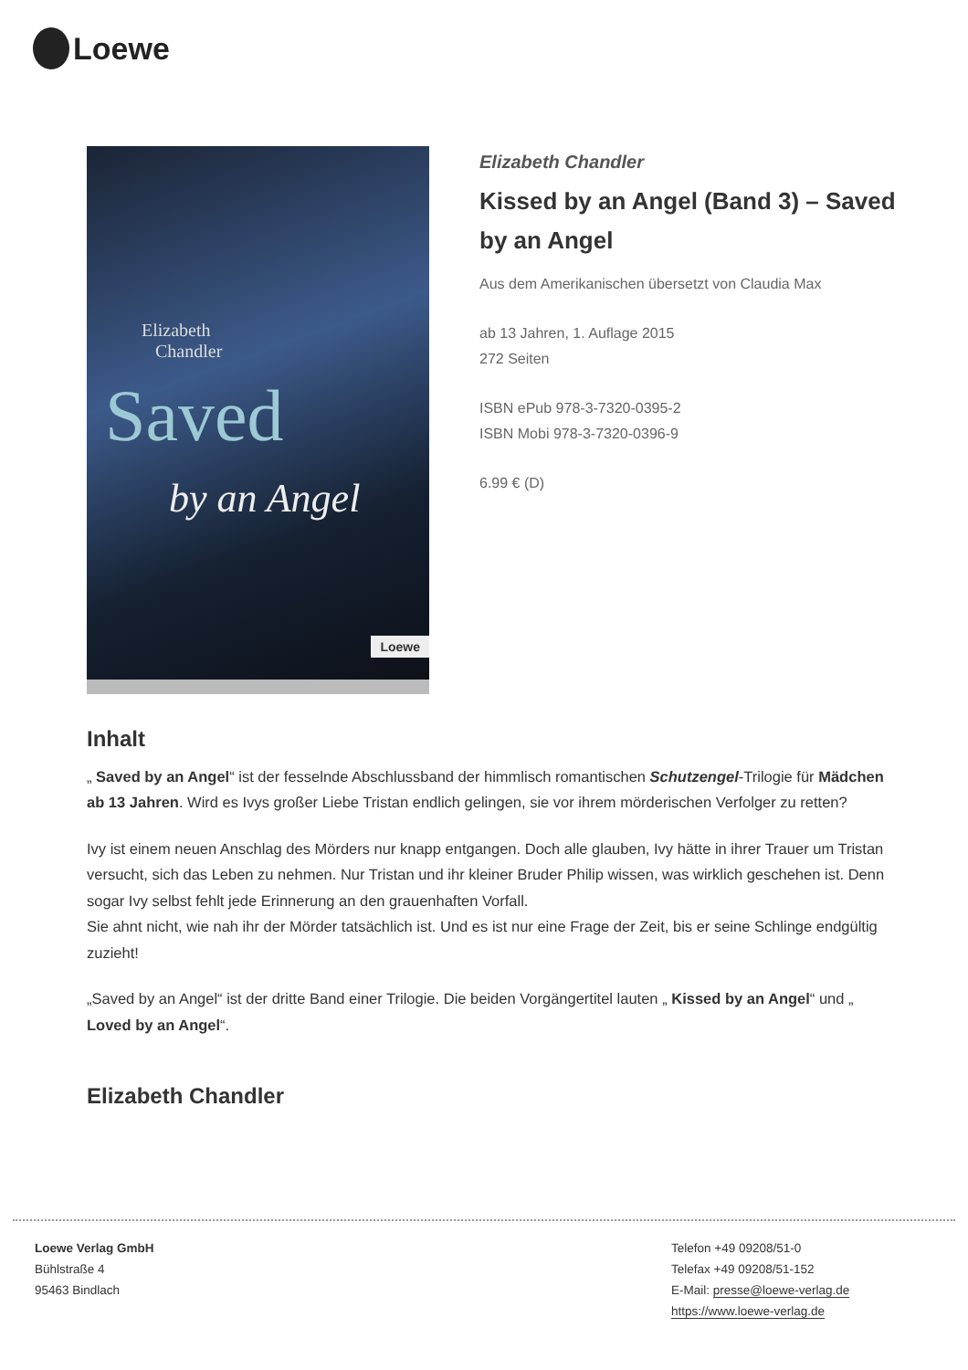Loewe
Elizabeth
Chandler
Saved
by an Angel
Loewe
Elizabeth Chandler
Kissed by an Angel (Band 3) – Saved by an Angel
Aus dem Amerikanischen übersetzt von Claudia Max
ab 13 Jahren, 1. Auflage 2015
272 Seiten
ISBN ePub 978-3-7320-0395-2
ISBN Mobi 978-3-7320-0396-9
6.99 € (D)
Inhalt
„ Saved by an Angel“ ist der fesselnde Abschlussband der himmlisch romantischen Schutzengel-Trilogie für Mädchen ab 13 Jahren. Wird es Ivys großer Liebe Tristan endlich gelingen, sie vor ihrem mörderischen Verfolger zu retten?
Ivy ist einem neuen Anschlag des Mörders nur knapp entgangen. Doch alle glauben, Ivy hätte in ihrer Trauer um Tristan versucht, sich das Leben zu nehmen. Nur Tristan und ihr kleiner Bruder Philip wissen, was wirklich geschehen ist. Denn sogar Ivy selbst fehlt jede Erinnerung an den grauenhaften Vorfall.
Sie ahnt nicht, wie nah ihr der Mörder tatsächlich ist. Und es ist nur eine Frage der Zeit, bis er seine Schlinge endgültig zuzieht!
„Saved by an Angel“ ist der dritte Band einer Trilogie. Die beiden Vorgängertitel lauten „ Kissed by an Angel“ und „ Loved by an Angel“.
Elizabeth Chandler
Loewe Verlag GmbH
Bühlstraße 4
95463 Bindlach
Telefon +49 09208/51-0
Telefax +49 09208/51-152
E-Mail: presse@loewe-verlag.de
https://www.loewe-verlag.de